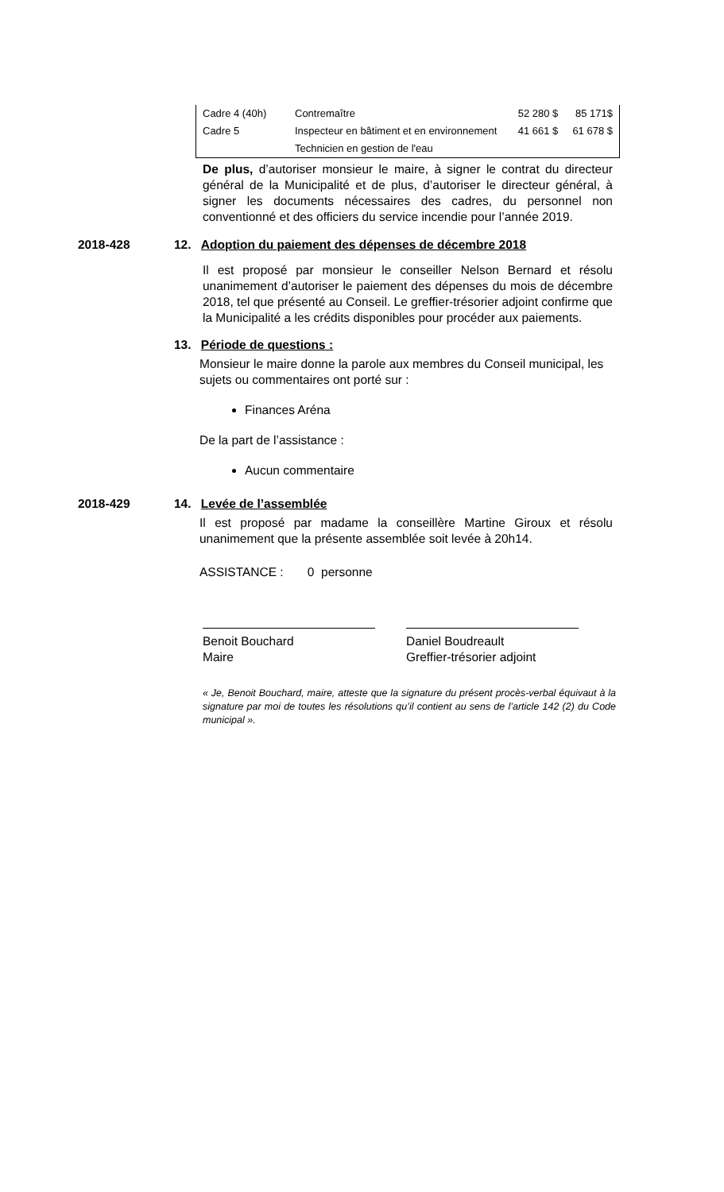| Cadre 4 (40h) | Contremaître | 52 280 $ | 85 171$ |
| Cadre 5 | Inspecteur en bâtiment et en environnement | 41 661 $ | 61 678 $ |
| | Technicien en gestion de l'eau | | |
De plus, d’autoriser monsieur le maire, à signer le contrat du directeur général de la Municipalité et de plus, d’autoriser le directeur général, à signer les documents nécessaires des cadres, du personnel non conventionné et des officiers du service incendie pour l’année 2019.
2018-428
12. Adoption du paiement des dépenses de décembre 2018
Il est proposé par monsieur le conseiller Nelson Bernard et résolu unanimement d’autoriser le paiement des dépenses du mois de décembre 2018, tel que présenté au Conseil. Le greffier-trésorier adjoint confirme que la Municipalité a les crédits disponibles pour procéder aux paiements.
13. Période de questions :
Monsieur le maire donne la parole aux membres du Conseil municipal, les sujets ou commentaires ont porté sur :
Finances Aréna
De la part de l’assistance :
Aucun commentaire
2018-429
14. Levée de l’assemblée
Il est proposé par madame la conseillère Martine Giroux et résolu unanimement que la présente assemblée soit levée à 20h14.
ASSISTANCE : 0 personne
Benoit Bouchard
Maire
Daniel Boudreault
Greffier-trésorier adjoint
« Je, Benoit Bouchard, maire, atteste que la signature du présent procès-verbal équivaut à la signature par moi de toutes les résolutions qu’il contient au sens de l’article 142 (2) du Code municipal ».